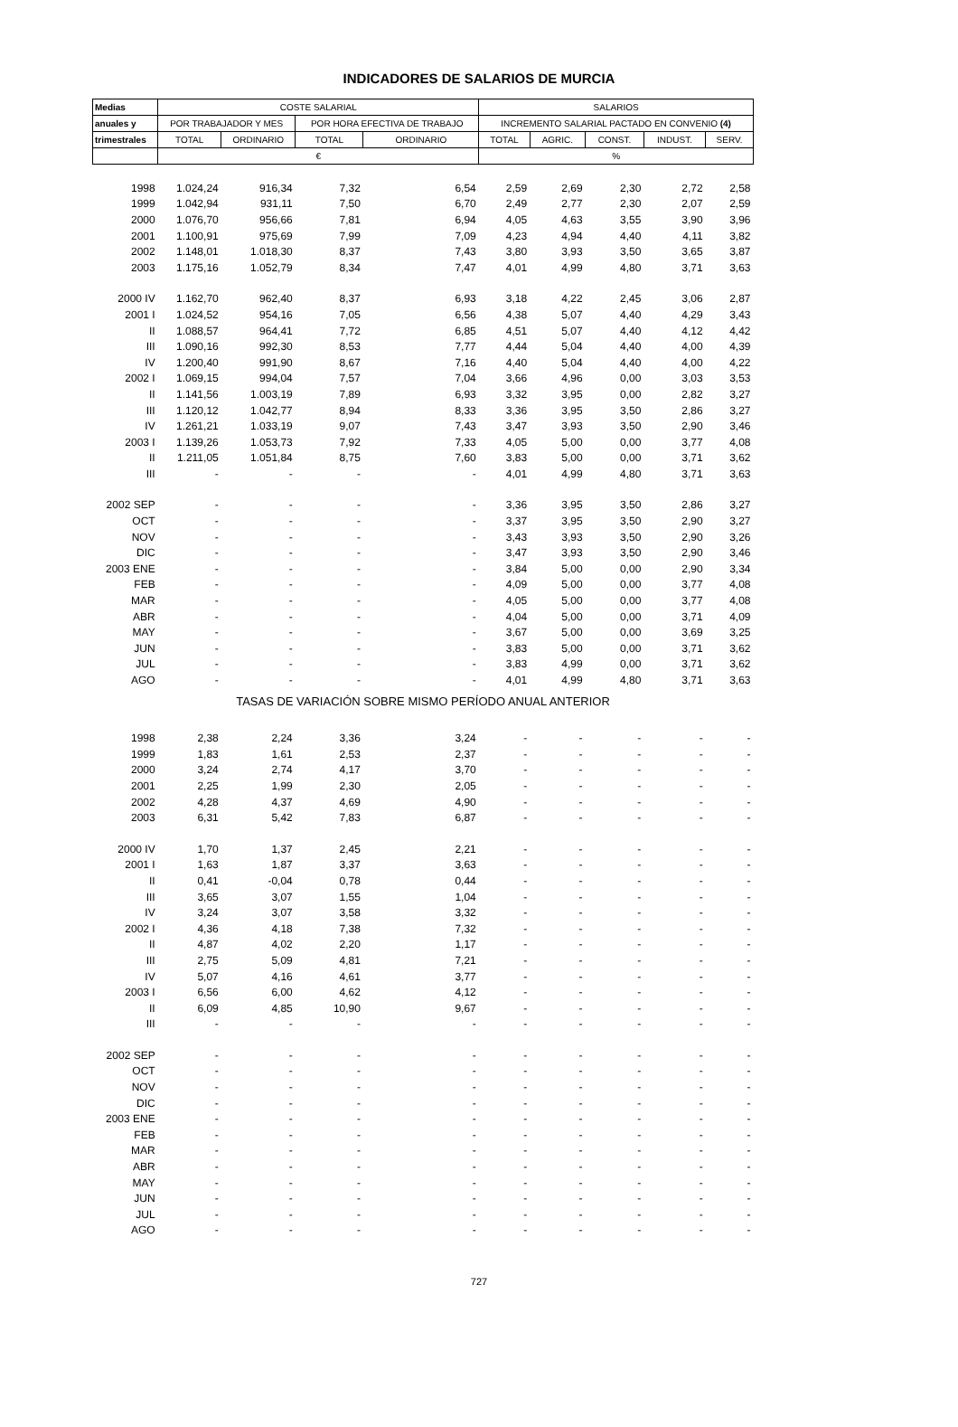INDICADORES DE SALARIOS DE MURCIA
| Medias | COSTE SALARIAL | | | | SALARIOS | | | | |
| --- | --- | --- | --- | --- | --- | --- | --- | --- | --- |
| anuales y | POR TRABAJADOR Y MES | | POR HORA EFECTIVA DE TRABAJO | | INCREMENTO SALARIAL PACTADO EN CONVENIO (4) | | | | |
| trimestrales | TOTAL | ORDINARIO | TOTAL | ORDINARIO | TOTAL | AGRIC. | CONST. | INDUST. | SERV. |
| | € | | | | % | | | | |
| 1998 | 1.024,24 | 916,34 | 7,32 | 6,54 | 2,59 | 2,69 | 2,30 | 2,72 | 2,58 |
| 1999 | 1.042,94 | 931,11 | 7,50 | 6,70 | 2,49 | 2,77 | 2,30 | 2,07 | 2,59 |
| 2000 | 1.076,70 | 956,66 | 7,81 | 6,94 | 4,05 | 4,63 | 3,55 | 3,90 | 3,96 |
| 2001 | 1.100,91 | 975,69 | 7,99 | 7,09 | 4,23 | 4,94 | 4,40 | 4,11 | 3,82 |
| 2002 | 1.148,01 | 1.018,30 | 8,37 | 7,43 | 3,80 | 3,93 | 3,50 | 3,65 | 3,87 |
| 2003 | 1.175,16 | 1.052,79 | 8,34 | 7,47 | 4,01 | 4,99 | 4,80 | 3,71 | 3,63 |
| 2000 IV | 1.162,70 | 962,40 | 8,37 | 6,93 | 3,18 | 4,22 | 2,45 | 3,06 | 2,87 |
| 2001 I | 1.024,52 | 954,16 | 7,05 | 6,56 | 4,38 | 5,07 | 4,40 | 4,29 | 3,43 |
| II | 1.088,57 | 964,41 | 7,72 | 6,85 | 4,51 | 5,07 | 4,40 | 4,12 | 4,42 |
| III | 1.090,16 | 992,30 | 8,53 | 7,77 | 4,44 | 5,04 | 4,40 | 4,00 | 4,39 |
| IV | 1.200,40 | 991,90 | 8,67 | 7,16 | 4,40 | 5,04 | 4,40 | 4,00 | 4,22 |
| 2002 I | 1.069,15 | 994,04 | 7,57 | 7,04 | 3,66 | 4,96 | 0,00 | 3,03 | 3,53 |
| II | 1.141,56 | 1.003,19 | 7,89 | 6,93 | 3,32 | 3,95 | 0,00 | 2,82 | 3,27 |
| III | 1.120,12 | 1.042,77 | 8,94 | 8,33 | 3,36 | 3,95 | 3,50 | 2,86 | 3,27 |
| IV | 1.261,21 | 1.033,19 | 9,07 | 7,43 | 3,47 | 3,93 | 3,50 | 2,90 | 3,46 |
| 2003 I | 1.139,26 | 1.053,73 | 7,92 | 7,33 | 4,05 | 5,00 | 0,00 | 3,77 | 4,08 |
| II | 1.211,05 | 1.051,84 | 8,75 | 7,60 | 3,83 | 5,00 | 0,00 | 3,71 | 3,62 |
| III | - | - | - | - | 4,01 | 4,99 | 4,80 | 3,71 | 3,63 |
| 2002 SEP | - | - | - | - | 3,36 | 3,95 | 3,50 | 2,86 | 3,27 |
| OCT | - | - | - | - | 3,37 | 3,95 | 3,50 | 2,90 | 3,27 |
| NOV | - | - | - | - | 3,43 | 3,93 | 3,50 | 2,90 | 3,26 |
| DIC | - | - | - | - | 3,47 | 3,93 | 3,50 | 2,90 | 3,46 |
| 2003 ENE | - | - | - | - | 3,84 | 5,00 | 0,00 | 2,90 | 3,34 |
| FEB | - | - | - | - | 4,09 | 5,00 | 0,00 | 3,77 | 4,08 |
| MAR | - | - | - | - | 4,05 | 5,00 | 0,00 | 3,77 | 4,08 |
| ABR | - | - | - | - | 4,04 | 5,00 | 0,00 | 3,71 | 4,09 |
| MAY | - | - | - | - | 3,67 | 5,00 | 0,00 | 3,69 | 3,25 |
| JUN | - | - | - | - | 3,83 | 5,00 | 0,00 | 3,71 | 3,62 |
| JUL | - | - | - | - | 3,83 | 4,99 | 0,00 | 3,71 | 3,62 |
| AGO | - | - | - | - | 4,01 | 4,99 | 4,80 | 3,71 | 3,63 |
| TASAS DE VARIACIÓN SOBRE MISMO PERÍODO ANUAL ANTERIOR | | | | | | | | | |
| 1998 | 2,38 | 2,24 | 3,36 | 3,24 | - | - | - | - | - |
| 1999 | 1,83 | 1,61 | 2,53 | 2,37 | - | - | - | - | - |
| 2000 | 3,24 | 2,74 | 4,17 | 3,70 | - | - | - | - | - |
| 2001 | 2,25 | 1,99 | 2,30 | 2,05 | - | - | - | - | - |
| 2002 | 4,28 | 4,37 | 4,69 | 4,90 | - | - | - | - | - |
| 2003 | 6,31 | 5,42 | 7,83 | 6,87 | - | - | - | - | - |
| 2000 IV | 1,70 | 1,37 | 2,45 | 2,21 | - | - | - | - | - |
| 2001 I | 1,63 | 1,87 | 3,37 | 3,63 | - | - | - | - | - |
| II | 0,41 | -0,04 | 0,78 | 0,44 | - | - | - | - | - |
| III | 3,65 | 3,07 | 1,55 | 1,04 | - | - | - | - | - |
| IV | 3,24 | 3,07 | 3,58 | 3,32 | - | - | - | - | - |
| 2002 I | 4,36 | 4,18 | 7,38 | 7,32 | - | - | - | - | - |
| II | 4,87 | 4,02 | 2,20 | 1,17 | - | - | - | - | - |
| III | 2,75 | 5,09 | 4,81 | 7,21 | - | - | - | - | - |
| IV | 5,07 | 4,16 | 4,61 | 3,77 | - | - | - | - | - |
| 2003 I | 6,56 | 6,00 | 4,62 | 4,12 | - | - | - | - | - |
| II | 6,09 | 4,85 | 10,90 | 9,67 | - | - | - | - | - |
| III | - | - | - | - | - | - | - | - | - |
| 2002 SEP | - | - | - | - | - | - | - | - | - |
| OCT | - | - | - | - | - | - | - | - | - |
| NOV | - | - | - | - | - | - | - | - | - |
| DIC | - | - | - | - | - | - | - | - | - |
| 2003 ENE | - | - | - | - | - | - | - | - | - |
| FEB | - | - | - | - | - | - | - | - | - |
| MAR | - | - | - | - | - | - | - | - | - |
| ABR | - | - | - | - | - | - | - | - | - |
| MAY | - | - | - | - | - | - | - | - | - |
| JUN | - | - | - | - | - | - | - | - | - |
| JUL | - | - | - | - | - | - | - | - | - |
| AGO | - | - | - | - | - | - | - | - | - |
727